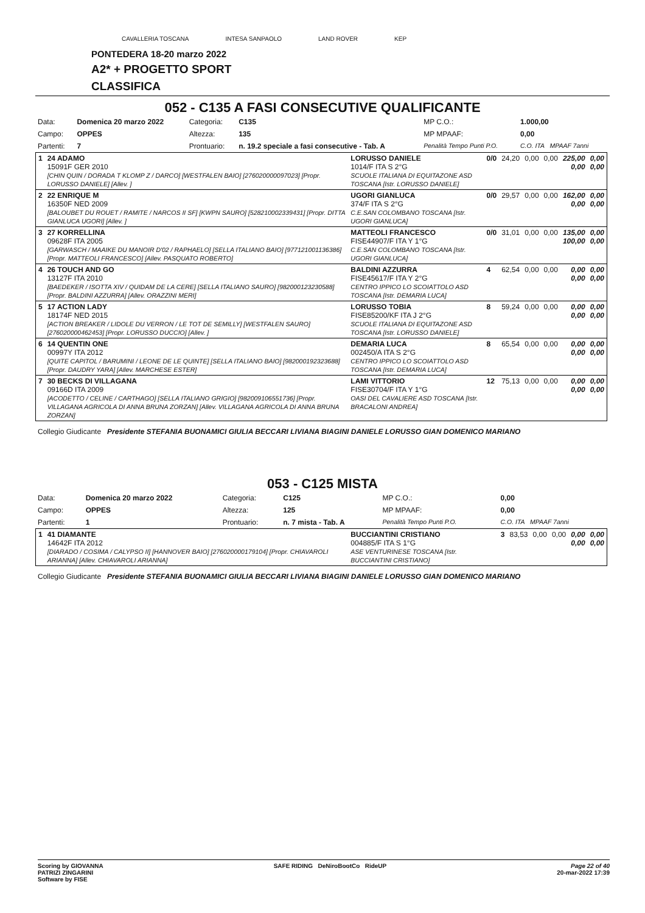CAVALLERIA TOSCANA INTESA SANPAOLO LAND ROVER KEP
PONTEDERA 18-20 marzo 2022
A2* + PROGETTO SPORT
CLASSIFICA
052 - C135 A FASI CONSECUTIVE QUALIFICANTE
| Data: | Domenica 20 marzo 2022 | Categoria: | C135 | MP C.O.: | 1.000,00 |
| Campo: | OPPES | Altezza: | 135 | MP MPAAF: | 0,00 |
| Partenti: | 7 | Prontuario: | n. 19.2 speciale a fasi consecutive - Tab. A | Penalità Tempo Punti P.O. | C.O. ITA MPAAF 7anni |
| 1 | 24 ADAMO 15091F GER 2010 [CHIN QUIN / DORADA T KLOMP Z / DARCO] [WESTFALEN BAIO] [276020000097023] [Propr. LORUSSO DANIELE] [Allev. ] | LORUSSO DANIELE 1014/F ITA S 2°G SCUOLE ITALIANA DI EQUITAZONE ASD TOSCANA [Istr. LORUSSO DANIELE] | 0/0 | 24,20 | 0,00 | 0,00 | 225,00 0,00 | 0,00 0,00 |
| 2 | 22 ENRIQUE M 16350F NED 2009 [BALOUBET DU ROUET / RAMITE / NARCOS II SF] [KWPN SAURO] [528210002339431] [Propr. DITTA GIANLUCA UGORI] [Allev. ] | UGORI GIANLUCA 374/F ITA S 2°G C.E.SAN COLOMBANO TOSCANA [Istr. UGORI GIANLUCA] | 0/0 | 29,57 | 0,00 | 0,00 | 162,00 0,00 | 0,00 0,00 |
| 3 | 27 KORRELLINA 09628F ITA 2005 [GARWASCH / MAAIKE DU MANOIR D'02 / RAPHAELO] [SELLA ITALIANO BAIO] [977121001136386] [Propr. MATTEOLI FRANCESCO] [Allev. PASQUATO ROBERTO] | MATTEOLI FRANCESCO FISE44907/F ITA Y 1°G C.E.SAN COLOMBANO TOSCANA [Istr. UGORI GIANLUCA] | 0/0 | 31,01 | 0,00 | 0,00 | 135,00 100,00 | 0,00 0,00 |
| 4 | 26 TOUCH AND GO 13127F ITA 2010 [BAEDEKER / ISOTTA XIV / QUIDAM DE LA CERE] [SELLA ITALIANO SAURO] [982000123230588] [Propr. BALDINI AZZURRA] [Allev. ORAZZINI MERI] | BALDINI AZZURRA FISE45617/F ITA Y 2°G CENTRO IPPICO LO SCOIATTOLO ASD TOSCANA [Istr. DEMARIA LUCA] | 4 | 62,54 | 0,00 | 0,00 | 0,00 0,00 | 0,00 0,00 |
| 5 | 17 ACTION LADY 18174F NED 2015 [ACTION BREAKER / LIDOLE DU VERRON / LE TOT DE SEMILLY] [WESTFALEN SAURO] [276020000462453] [Propr. LORUSSO DUCCIO] [Allev. ] | LORUSSO TOBIA FISE85200/KF ITA J 2°G SCUOLE ITALIANA DI EQUITAZONE ASD TOSCANA [Istr. LORUSSO DANIELE] | 8 | 59,24 | 0,00 | 0,00 | 0,00 0,00 | 0,00 0,00 |
| 6 | 14 QUENTIN ONE 00997Y ITA 2012 [QUITE CAPITOL / BARUMINI / LEONE DE LE QUINTE] [SELLA ITALIANO BAIO] [982000192323688] [Propr. DAUDRY YARA] [Allev. MARCHESE ESTER] | DEMARIA LUCA 002450/A ITA S 2°G CENTRO IPPICO LO SCOIATTOLO ASD TOSCANA [Istr. DEMARIA LUCA] | 8 | 65,54 | 0,00 | 0,00 | 0,00 0,00 | 0,00 0,00 |
| 7 | 30 BECKS DI VILLAGANA 09166D ITA 2009 [ACODETTO / CELINE / CARTHAGO] [SELLA ITALIANO GRIGIO] [982009106551736] [Propr. VILLAGANA AGRICOLA DI ANNA BRUNA ZORZAN] [Allev. VILLAGANA AGRICOLA DI ANNA BRUNA ZORZAN] | LAMI VITTORIO FISE30704/F ITA Y 1°G OASI DEL CAVALIERE ASD TOSCANA [Istr. BRACALONI ANDREA] | 12 | 75,13 | 0,00 | 0,00 | 0,00 0,00 | 0,00 0,00 |
Collegio Giudicante Presidente STEFANIA BUONAMICI GIULIA BECCARI LIVIANA BIAGINI DANIELE LORUSSO GIAN DOMENICO MARIANO
053 - C125 MISTA
| Data: | Domenica 20 marzo 2022 | Categoria: | C125 | MP C.O.: | 0,00 |
| Campo: | OPPES | Altezza: | 125 | MP MPAAF: | 0,00 |
| Partenti: | 1 | Prontuario: | n. 7 mista - Tab. A | Penalità Tempo Punti P.O. | C.O. ITA MPAAF 7anni |
| 1 | 41 DIAMANTE 14642F ITA 2012 [DIARADO / COSIMA / CALYPSO II] [HANNOVER BAIO] [276020000179104] [Propr. CHIAVAROLI ARIANNA] [Allev. CHIAVAROLI ARIANNA] | BUCCIANTINI CRISTIANO 004885/F ITA S 1°G ASE VENTURINESE TOSCANA [Istr. BUCCIANTINI CRISTIANO] | 3 | 83,53 | 0,00 | 0,00 | 0,00 0,00 | 0,00 0,00 |
Collegio Giudicante Presidente STEFANIA BUONAMICI GIULIA BECCARI LIVIANA BIAGINI DANIELE LORUSSO GIAN DOMENICO MARIANO
Scoring by GIOVANNA
PATRIZI ZINGARINI
Software by FISE SAFE RIDING DeNiroBootCo RideUP Page 22 of 40
20-mar-2022 17:39